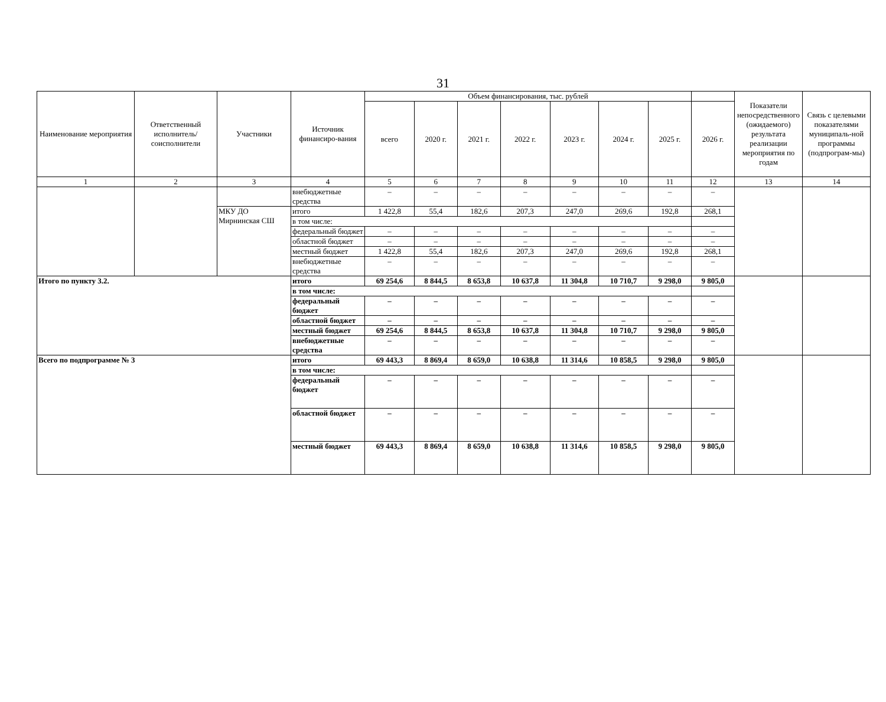31
| Наименование мероприятия | Ответственный исполнитель/ соисполнители | Участники | Источник финансиро-вания | Объем финансирования, тыс. рублей | | | | | | | | Показатели непосредственного (ожидаемого) результата реализации мероприятия по годам | Связь с целевыми показателями муниципаль-ной программы (подпрограм-мы) |
| --- | --- | --- | --- | --- | --- | --- | --- | --- | --- | --- | --- | --- | --- |
| | | | | всего | 2020 г. | 2021 г. | 2022 г. | 2023 г. | 2024 г. | 2025 г. | 2026 г. | | |
| 1 | 2 | 3 | 4 | 5 | 6 | 7 | 8 | 9 | 10 | 11 | 12 | 13 | 14 |
| | | | внебюджетные средства | – | – | – | – | – | – | – | – | | |
| | | МКУ ДО Мирнинская СШ | итого | 1 422,8 | 55,4 | 182,6 | 207,3 | 247,0 | 269,6 | 192,8 | 268,1 | | |
| | | | в том числе: | | | | | | | | | | |
| | | | федеральный бюджет | – | – | – | – | – | – | – | – | | |
| | | | областной бюджет | – | – | – | – | – | – | – | – | | |
| | | | местный бюджет | 1 422,8 | 55,4 | 182,6 | 207,3 | 247,0 | 269,6 | 192,8 | 268,1 | | |
| | | | внебюджетные средства | – | – | – | – | – | – | – | – | | |
| Итого по пункту 3.2. | | | итого | 69 254,6 | 8 844,5 | 8 653,8 | 10 637,8 | 11 304,8 | 10 710,7 | 9 298,0 | 9 805,0 | | |
| | | | в том числе: | | | | | | | | | | |
| | | | федеральный бюджет | – | – | – | – | – | – | – | – | | |
| | | | областной бюджет | – | – | – | – | – | – | – | – | | |
| | | | местный бюджет | 69 254,6 | 8 844,5 | 8 653,8 | 10 637,8 | 11 304,8 | 10 710,7 | 9 298,0 | 9 805,0 | | |
| | | | внебюджетные средства | – | – | – | – | – | – | – | – | | |
| Всего по подпрограмме № 3 | | | итого | 69 443,3 | 8 869,4 | 8 659,0 | 10 638,8 | 11 314,6 | 10 858,5 | 9 298,0 | 9 805,0 | | |
| | | | в том числе: | | | | | | | | | | |
| | | | федеральный бюджет | – | – | – | – | – | – | – | – | | |
| | | | областной бюджет | – | – | – | – | – | – | – | – | | |
| | | | местный бюджет | 69 443,3 | 8 869,4 | 8 659,0 | 10 638,8 | 11 314,6 | 10 858,5 | 9 298,0 | 9 805,0 | | |